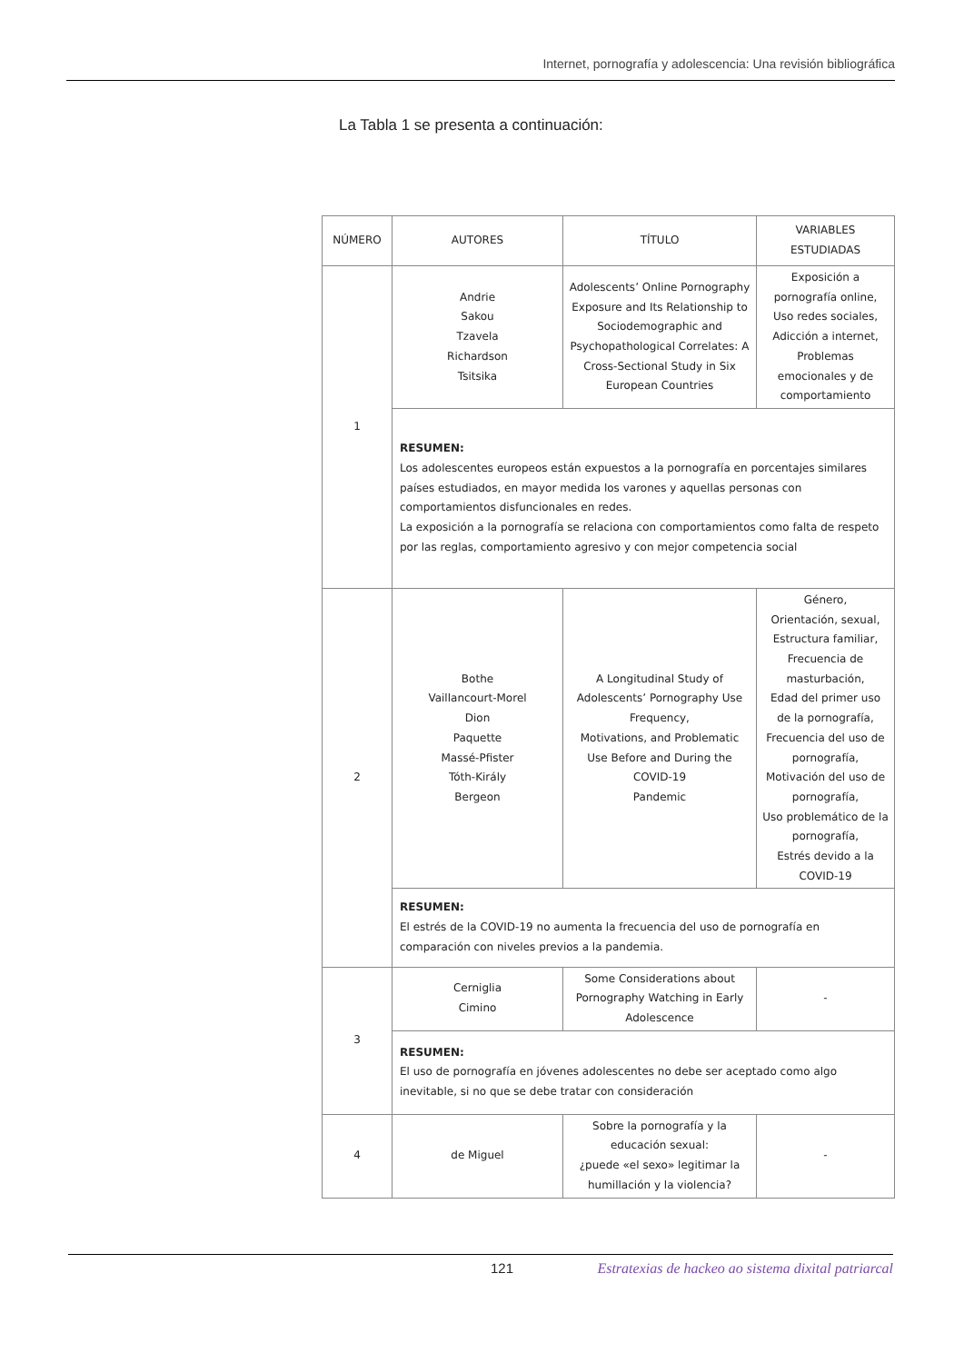Internet, pornografía y adolescencia: Una revisión bibliográfica
La Tabla 1 se presenta a continuación:
| NÚMERO | AUTORES | TÍTULO | VARIABLES ESTUDIADAS |
| --- | --- | --- | --- |
| 1 | Andrie Sakou Tzavela Richardson Tsitsika | Adolescents’ Online Pornography Exposure and Its Relationship to Sociodemographic and Psychopathological Correlates: A Cross-Sectional Study in Six European Countries | Exposición a pornografía online, Uso redes sociales, Adicción a internet, Problemas emocionales y de comportamiento |
| | RESUMEN: Los adolescentes europeos están expuestos a la pornografía en porcentajes similares países estudiados, en mayor medida los varones y aquellas personas con comportamientos disfuncionales en redes. La exposición a la pornografía se relaciona con comportamientos como falta de respeto por las reglas, comportamiento agresivo y con mejor competencia social | | |
| 2 | Bothe Vaillancourt-Morel Dion Paquette Massé-Pfister Tóth-Király Bergeon | A Longitudinal Study of Adolescents’ Pornography Use Frequency, Motivations, and Problematic Use Before and During the COVID-19 Pandemic | Género, Orientación, sexual, Estructura familiar, Frecuencia de masturbación, Edad del primer uso de la pornografía, Frecuencia del uso de pornografía, Motivación del uso de pornografía, Uso problemático de la pornografía, Estrés devido a la COVID-19 |
| | RESUMEN: El estrés de la COVID-19 no aumenta la frecuencia del uso de pornografía en comparación con niveles previos a la pandemia. | | |
| 3 | Cerniglia Cimino | Some Considerations about Pornography Watching in Early Adolescence | - |
| | RESUMEN: El uso de pornografía en jóvenes adolescentes no debe ser aceptado como algo inevitable, si no que se debe tratar con consideración | | |
| 4 | de Miguel | Sobre la pornografía y la educación sexual: ¿puede «el sexo» legitimar la humillación y la violencia? | - |
121 Estratexias de hackeo ao sistema dixital patriarcal